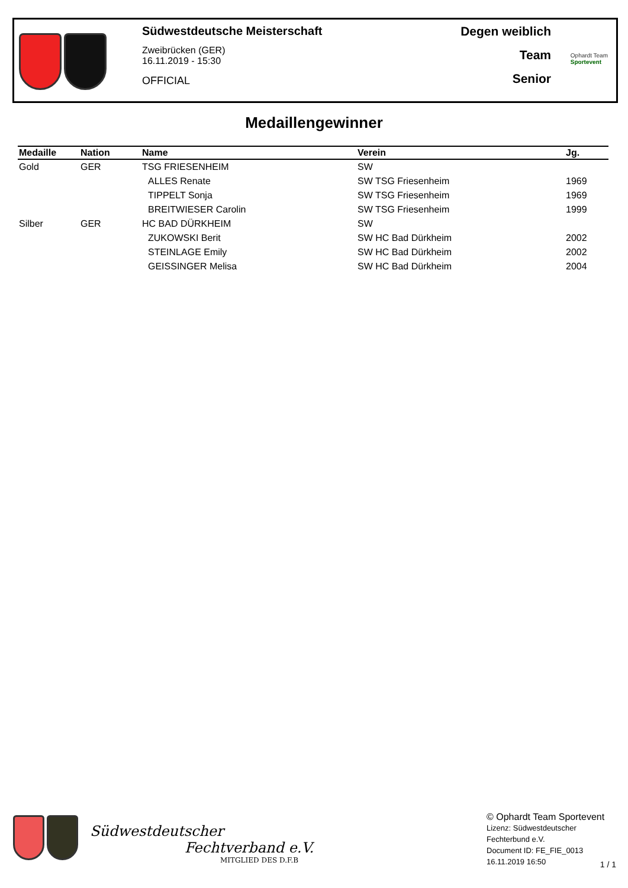Südwestdeutsche Meisterschaft
Zweibrücken (GER)
16.11.2019 - 15:30
OFFICIAL
Degen weiblich
Team
Senior
Ophardt Team
Sportevent
Medaillengewinner
| Medaille | Nation | Name | Verein | Jg. |
| --- | --- | --- | --- | --- |
| Gold | GER | TSG FRIESENHEIM | SW | |
| | | ALLES Renate | SW TSG Friesenheim | 1969 |
| | | TIPPELT Sonja | SW TSG Friesenheim | 1969 |
| | | BREITWIESER Carolin | SW TSG Friesenheim | 1999 |
| Silber | GER | HC BAD DÜRKHEIM | SW | |
| | | ZUKOWSKI Berit | SW HC Bad Dürkheim | 2002 |
| | | STEINLAGE Emily | SW HC Bad Dürkheim | 2002 |
| | | GEISSINGER Melisa | SW HC Bad Dürkheim | 2004 |
Südwestdeutscher
Fechtverband e.V.
MITGLIED DES D.F.B
© Ophardt Team Sportevent
Lizenz: Südwestdeutscher
Fechterbund e.V.
Document ID: FE_FIE_0013
16.11.2019 16:50
1 / 1